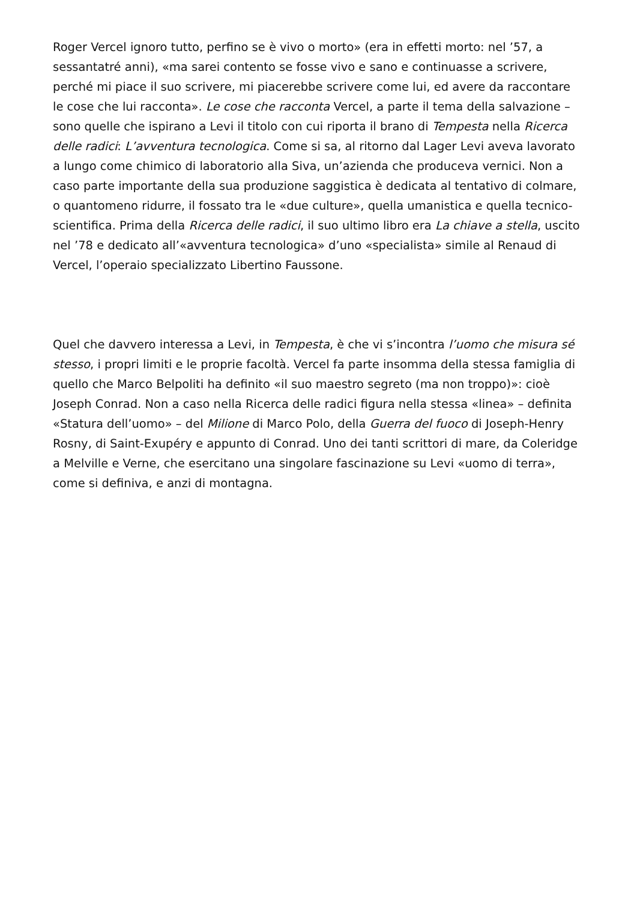Roger Vercel ignoro tutto, perfino se è vivo o morto» (era in effetti morto: nel ’57, a sessantatré anni), «ma sarei contento se fosse vivo e sano e continuasse a scrivere, perché mi piace il suo scrivere, mi piacerebbe scrivere come lui, ed avere da raccontare le cose che lui racconta». Le cose che racconta Vercel, a parte il tema della salvazione – sono quelle che ispirano a Levi il titolo con cui riporta il brano di Tempesta nella Ricerca delle radici: L’avventura tecnologica. Come si sa, al ritorno dal Lager Levi aveva lavorato a lungo come chimico di laboratorio alla Siva, un’azienda che produceva vernici. Non a caso parte importante della sua produzione saggistica è dedicata al tentativo di colmare, o quantomeno ridurre, il fossato tra le «due culture», quella umanistica e quella tecnico-scientifica. Prima della Ricerca delle radici, il suo ultimo libro era La chiave a stella, uscito nel ’78 e dedicato all’«avventura tecnologica» d’uno «specialista» simile al Renaud di Vercel, l’operaio specializzato Libertino Faussone.
Quel che davvero interessa a Levi, in Tempesta, è che vi s’incontra l’uomo che misura sé stesso, i propri limiti e le proprie facoltà. Vercel fa parte insomma della stessa famiglia di quello che Marco Belpoliti ha definito «il suo maestro segreto (ma non troppo)»: cioè Joseph Conrad. Non a caso nella Ricerca delle radici figura nella stessa «linea» – definita «Statura dell’uomo» – del Milione di Marco Polo, della Guerra del fuoco di Joseph-Henry Rosny, di Saint-Exupéry e appunto di Conrad. Uno dei tanti scrittori di mare, da Coleridge a Melville e Verne, che esercitano una singolare fascinazione su Levi «uomo di terra», come si definiva, e anzi di montagna.